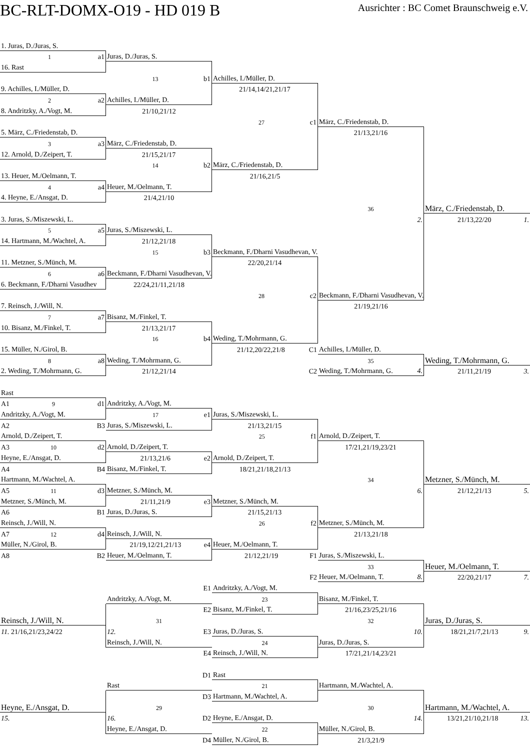BC-RLT-DOMX-O19 - HD 019 B
Ausrichter : BC Comet Braunschweig e.V.
1. Juras, D./Juras, S.
1 a1
Juras, D./Juras, S.
16. Rast
13 b1
Achilles, I./Müller, D.
9. Achilles, I./Müller, D.
21/14,14/21,21/17
2 a2
Achilles, I./Müller, D.
8. Andritzky, A./Vogt, M.
21/10,21/12
27 c1
März, C./Friedenstab, D.
5. März, C./Friedenstab, D.
21/13,21/16
3 a3
März, C./Friedenstab, D.
12. Arnold, D./Zeipert, T.
21/15,21/17
14 b2
März, C./Friedenstab, D.
13. Heuer, M./Oelmann, T.
21/16,21/5
4 a4
Heuer, M./Oelmann, T.
4. Heyne, E./Ansgat, D.
21/4,21/10
36
März, C./Friedenstab, D.
3. Juras, S./Miszewski, L.
2.
21/13,22/20 1.
5 a5
Juras, S./Miszewski, L.
14. Hartmann, M./Wachtel, A.
21/12,21/18
15 b3
Beckmann, F./Dharni Vasudhevan, V.
11. Metzner, S./Münch, M.
22/20,21/14
6 a6
Beckmann, F./Dharni Vasudhevan, V.
6. Beckmann, F./Dharni Vasudhev
22/24,21/11,21/18
28 c2
Beckmann, F./Dharni Vasudhevan, V.
7. Reinsch, J./Will, N.
21/19,21/16
7 a7
Bisanz, M./Finkel, T.
10. Bisanz, M./Finkel, T.
21/13,21/17
16 b4
Weding, T./Mohrmann, G.
15. Müller, N./Girol, B.
21/12,20/22,21/8 C1
Achilles, I./Müller, D.
8 a8
Weding, T./Mohrmann, G.
35
Weding, T./Mohrmann, G.
2. Weding, T./Mohrmann, G.
21/12,21/14
C2
Weding, T./Mohrmann, G. 4.
21/11,21/19 3.
Rast
A1 9 d1
Andritzky, A./Vogt, M.
Andritzky, A./Vogt, M.
17 e1
Juras, S./Miszewski, L.
A2 B3
Juras, S./Miszewski, L.
21/13,21/15
Arnold, D./Zeipert, T.
25 f1
Arnold, D./Zeipert, T.
A3 10 d2
Arnold, D./Zeipert, T.
17/21,21/19,23/21
Heyne, E./Ansgat, D.
21/13,21/6 e2
Arnold, D./Zeipert, T.
A4 B4
Bisanz, M./Finkel, T.
18/21,21/18,21/13
Hartmann, M./Wachtel, A.
34
Metzner, S./Münch, M.
A5 11 d3
Metzner, S./Münch, M.
6.
21/12,21/13 5.
Metzner, S./Münch, M.
21/11,21/9 e3
Metzner, S./Münch, M.
A6 B1
Juras, D./Juras, S.
21/15,21/13
Reinsch, J./Will, N.
26 f2
Metzner, S./Münch, M.
A7 12 d4
Reinsch, J./Will, N.
21/13,21/18
Müller, N./Girol, B.
21/19,12/21,21/13 e4
Heuer, M./Oelmann, T.
A8 B2
Heuer, M./Oelmann, T.
21/12,21/19 F1
Juras, S./Miszewski, L.
33
Heuer, M./Oelmann, T.
F2
Heuer, M./Oelmann, T. 8.
22/20,21/17 7.
E1
Andritzky, A./Vogt, M.
Andritzky, A./Vogt, M.
23
Bisanz, M./Finkel, T.
E2
Bisanz, M./Finkel, T.
21/16,23/25,21/16
Reinsch, J./Will, N.
31
32
Juras, D./Juras, S.
11. 21/16,21/23,24/22
12. E3
Juras, D./Juras, S.
10.
18/21,21/7,21/13 9.
Reinsch, J./Will, N.
24
Juras, D./Juras, S.
E4
Reinsch, J./Will, N.
17/21,21/14,23/21
D1
Rast
Rast
21
Hartmann, M./Wachtel, A.
D3
Hartmann, M./Wachtel, A.
Heyne, E./Ansgat, D.
29
30
Hartmann, M./Wachtel, A.
15.
16. D2
Heyne, E./Ansgat, D.
14.
13/21,21/10,21/18 13.
Heyne, E./Ansgat, D.
22
Müller, N./Girol, B.
D4
Müller, N./Girol, B.
21/3,21/9